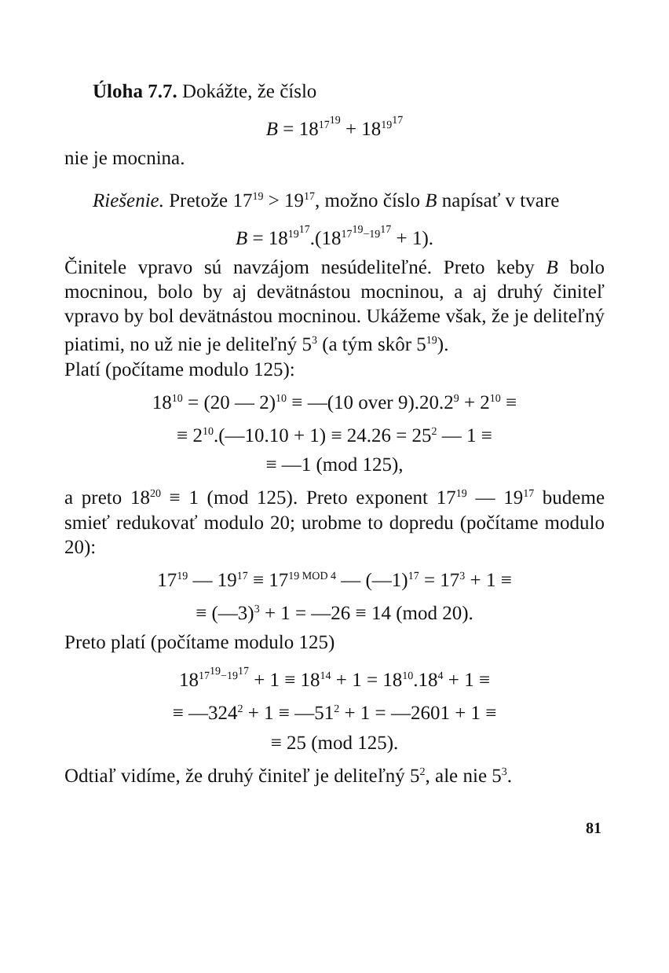Úloha 7.7. Dokážte, že číslo
B = 18<sup>17<sup>19</sup></sup> + 18<sup>19<sup>17</sup></sup>
nie je mocnina.
Riešenie. Pretože 17<sup>19</sup> > 19<sup>17</sup>, možno číslo B napísať v tvare
B = 18<sup>19<sup>17</sup></sup>.(18<sup>17<sup>19</sup>−19<sup>17</sup></sup> + 1).
Činitele vpravo sú navzájom nesúdeliteľné. Preto keby B bolo mocninou, bolo by aj devätnástou mocninou, a aj druhý činiteľ vpravo by bol devätnástou mocninou. Ukážeme však, že je deliteľný piatimi, no už nie je deliteľný 5<sup>3</sup> (a tým skôr 5<sup>19</sup>).
Platí (počítame modulo 125):
18<sup>10</sup> = (20 — 2)<sup>10</sup> ≡ —(10 over 9).20.2<sup>9</sup> + 2<sup>10</sup> ≡
≡ 2<sup>10</sup>.(—10.10 + 1) ≡ 24.26 = 25<sup>2</sup> — 1 ≡
≡ —1 (mod 125),
a preto 18<sup>20</sup> ≡ 1 (mod 125). Preto exponent 17<sup>19</sup> — 19<sup>17</sup> budeme smieť redukovať modulo 20; urobme to dopredu (počítame modulo 20):
17<sup>19</sup> — 19<sup>17</sup> ≡ 17<sup>19 MOD 4</sup> — (—1)<sup>17</sup> = 17<sup>3</sup> + 1 ≡
≡ (—3)<sup>3</sup> + 1 = —26 ≡ 14 (mod 20).
Preto platí (počítame modulo 125)
18<sup>17<sup>19</sup>−19<sup>17</sup></sup> + 1 ≡ 18<sup>14</sup> + 1 = 18<sup>10</sup>.18<sup>4</sup> + 1 ≡
≡ —324<sup>2</sup> + 1 ≡ —51<sup>2</sup> + 1 = —2601 + 1 ≡
≡ 25 (mod 125).
Odtiaľ vidíme, že druhý činiteľ je deliteľný 5<sup>2</sup>, ale nie 5<sup>3</sup>.
81